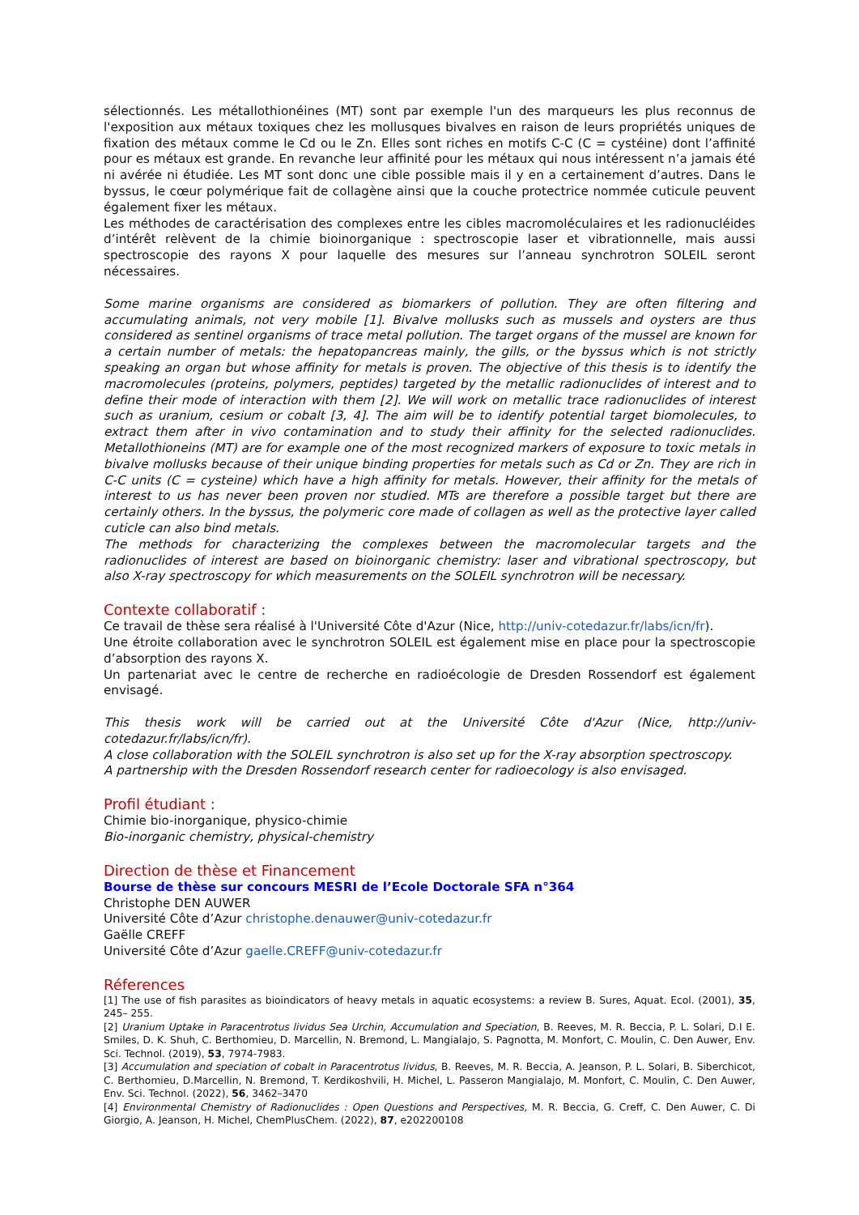sélectionnés. Les métallothionéines (MT) sont par exemple l'un des marqueurs les plus reconnus de l'exposition aux métaux toxiques chez les mollusques bivalves en raison de leurs propriétés uniques de fixation des métaux comme le Cd ou le Zn. Elles sont riches en motifs C-C (C = cystéine) dont l’affinité pour es métaux est grande. En revanche leur affinité pour les métaux qui nous intéressent n’a jamais été ni avérée ni étudiée. Les MT sont donc une cible possible mais il y en a certainement d’autres. Dans le byssus, le cœur polymérique fait de collagène ainsi que la couche protectrice nommée cuticule peuvent également fixer les métaux.
Les méthodes de caractérisation des complexes entre les cibles macromoléculaires et les radionucléides d’intérêt relèvent de la chimie bioinorganique : spectroscopie laser et vibrationnelle, mais aussi spectroscopie des rayons X pour laquelle des mesures sur l’anneau synchrotron SOLEIL seront nécessaires.
Some marine organisms are considered as biomarkers of pollution. They are often filtering and accumulating animals, not very mobile [1]. Bivalve mollusks such as mussels and oysters are thus considered as sentinel organisms of trace metal pollution. The target organs of the mussel are known for a certain number of metals: the hepatopancreas mainly, the gills, or the byssus which is not strictly speaking an organ but whose affinity for metals is proven. The objective of this thesis is to identify the macromolecules (proteins, polymers, peptides) targeted by the metallic radionuclides of interest and to define their mode of interaction with them [2]. We will work on metallic trace radionuclides of interest such as uranium, cesium or cobalt [3, 4]. The aim will be to identify potential target biomolecules, to extract them after in vivo contamination and to study their affinity for the selected radionuclides. Metallothioneins (MT) are for example one of the most recognized markers of exposure to toxic metals in bivalve mollusks because of their unique binding properties for metals such as Cd or Zn. They are rich in C-C units (C = cysteine) which have a high affinity for metals. However, their affinity for the metals of interest to us has never been proven nor studied. MTs are therefore a possible target but there are certainly others. In the byssus, the polymeric core made of collagen as well as the protective layer called cuticle can also bind metals.
The methods for characterizing the complexes between the macromolecular targets and the radionuclides of interest are based on bioinorganic chemistry: laser and vibrational spectroscopy, but also X-ray spectroscopy for which measurements on the SOLEIL synchrotron will be necessary.
Contexte collaboratif :
Ce travail de thèse sera réalisé à l'Université Côte d'Azur (Nice, http://univ-cotedazur.fr/labs/icn/fr).
Une étroite collaboration avec le synchrotron SOLEIL est également mise en place pour la spectroscopie d’absorption des rayons X.
Un partenariat avec le centre de recherche en radioécologie de Dresden Rossendorf est également envisagé.
This thesis work will be carried out at the Université Côte d'Azur (Nice, http://univ-cotedazur.fr/labs/icn/fr).
A close collaboration with the SOLEIL synchrotron is also set up for the X-ray absorption spectroscopy.
A partnership with the Dresden Rossendorf research center for radioecology is also envisaged.
Profil étudiant :
Chimie bio-inorganique, physico-chimie
Bio-inorganic chemistry, physical-chemistry
Direction de thèse et Financement
Bourse de thèse sur concours MESRI de l’Ecole Doctorale SFA n°364
Christophe DEN AUWER
Université Côte d’Azur christophe.denauwer@univ-cotedazur.fr
Gaëlle CREFF
Université Côte d’Azur gaelle.CREFF@univ-cotedazur.fr
Réferences
[1] The use of fish parasites as bioindicators of heavy metals in aquatic ecosystems: a review B. Sures, Aquat. Ecol. (2001), 35, 245– 255.
[2] Uranium Uptake in Paracentrotus lividus Sea Urchin, Accumulation and Speciation, B. Reeves, M. R. Beccia, P. L. Solari, D.I E. Smiles, D. K. Shuh, C. Berthomieu, D. Marcellin, N. Bremond, L. Mangialajo, S. Pagnotta, M. Monfort, C. Moulin, C. Den Auwer, Env. Sci. Technol. (2019), 53, 7974-7983.
[3] Accumulation and speciation of cobalt in Paracentrotus lividus, B. Reeves, M. R. Beccia, A. Jeanson, P. L. Solari, B. Siberchicot, C. Berthomieu, D.Marcellin, N. Bremond, T. Kerdikoshvili, H. Michel, L. Passeron Mangialajo, M. Monfort, C. Moulin, C. Den Auwer, Env. Sci. Technol. (2022), 56, 3462–3470
[4] Environmental Chemistry of Radionuclides : Open Questions and Perspectives, M. R. Beccia, G. Creff, C. Den Auwer, C. Di Giorgio, A. Jeanson, H. Michel, ChemPlusChem. (2022), 87, e202200108